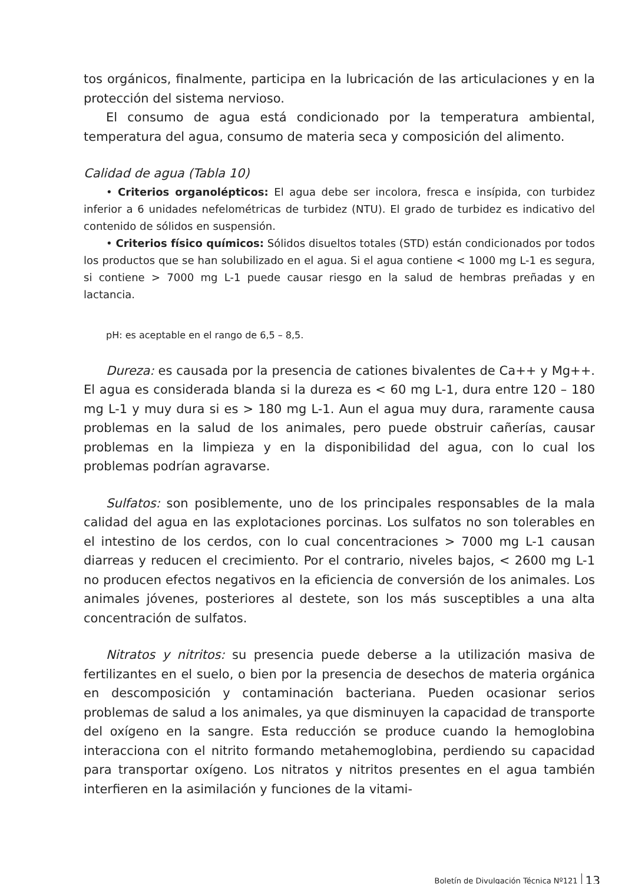tos orgánicos, finalmente, participa en la lubricación de las articulaciones y en la protección del sistema nervioso.
El consumo de agua está condicionado por la temperatura ambiental, temperatura del agua, consumo de materia seca y composición del alimento.
Calidad de agua (Tabla 10)
• Criterios organolépticos: El agua debe ser incolora, fresca e insípida, con turbidez inferior a 6 unidades nefelométricas de turbidez (NTU). El grado de turbidez es indicativo del contenido de sólidos en suspensión.
• Criterios físico químicos: Sólidos disueltos totales (STD) están condicionados por todos los productos que se han solubilizado en el agua. Si el agua contiene < 1000 mg L-1 es segura, si contiene > 7000 mg L-1 puede causar riesgo en la salud de hembras preñadas y en lactancia.
pH: es aceptable en el rango de 6,5 – 8,5.
Dureza: es causada por la presencia de cationes bivalentes de Ca++ y Mg++. El agua es considerada blanda si la dureza es < 60 mg L-1, dura entre 120 – 180 mg L-1 y muy dura si es > 180 mg L-1. Aun el agua muy dura, raramente causa problemas en la salud de los animales, pero puede obstruir cañerías, causar problemas en la limpieza y en la disponibilidad del agua, con lo cual los problemas podrían agravarse.
Sulfatos: son posiblemente, uno de los principales responsables de la mala calidad del agua en las explotaciones porcinas. Los sulfatos no son tolerables en el intestino de los cerdos, con lo cual concentraciones > 7000 mg L-1 causan diarreas y reducen el crecimiento. Por el contrario, niveles bajos, < 2600 mg L-1 no producen efectos negativos en la eficiencia de conversión de los animales. Los animales jóvenes, posteriores al destete, son los más susceptibles a una alta concentración de sulfatos.
Nitratos y nitritos: su presencia puede deberse a la utilización masiva de fertilizantes en el suelo, o bien por la presencia de desechos de materia orgánica en descomposición y contaminación bacteriana. Pueden ocasionar serios problemas de salud a los animales, ya que disminuyen la capacidad de transporte del oxígeno en la sangre. Esta reducción se produce cuando la hemoglobina interacciona con el nitrito formando metahemoglobina, perdiendo su capacidad para transportar oxígeno. Los nitratos y nitritos presentes en el agua también interfieren en la asimilación y funciones de la vitami-
Boletín de Divulgación Técnica Nº121 13